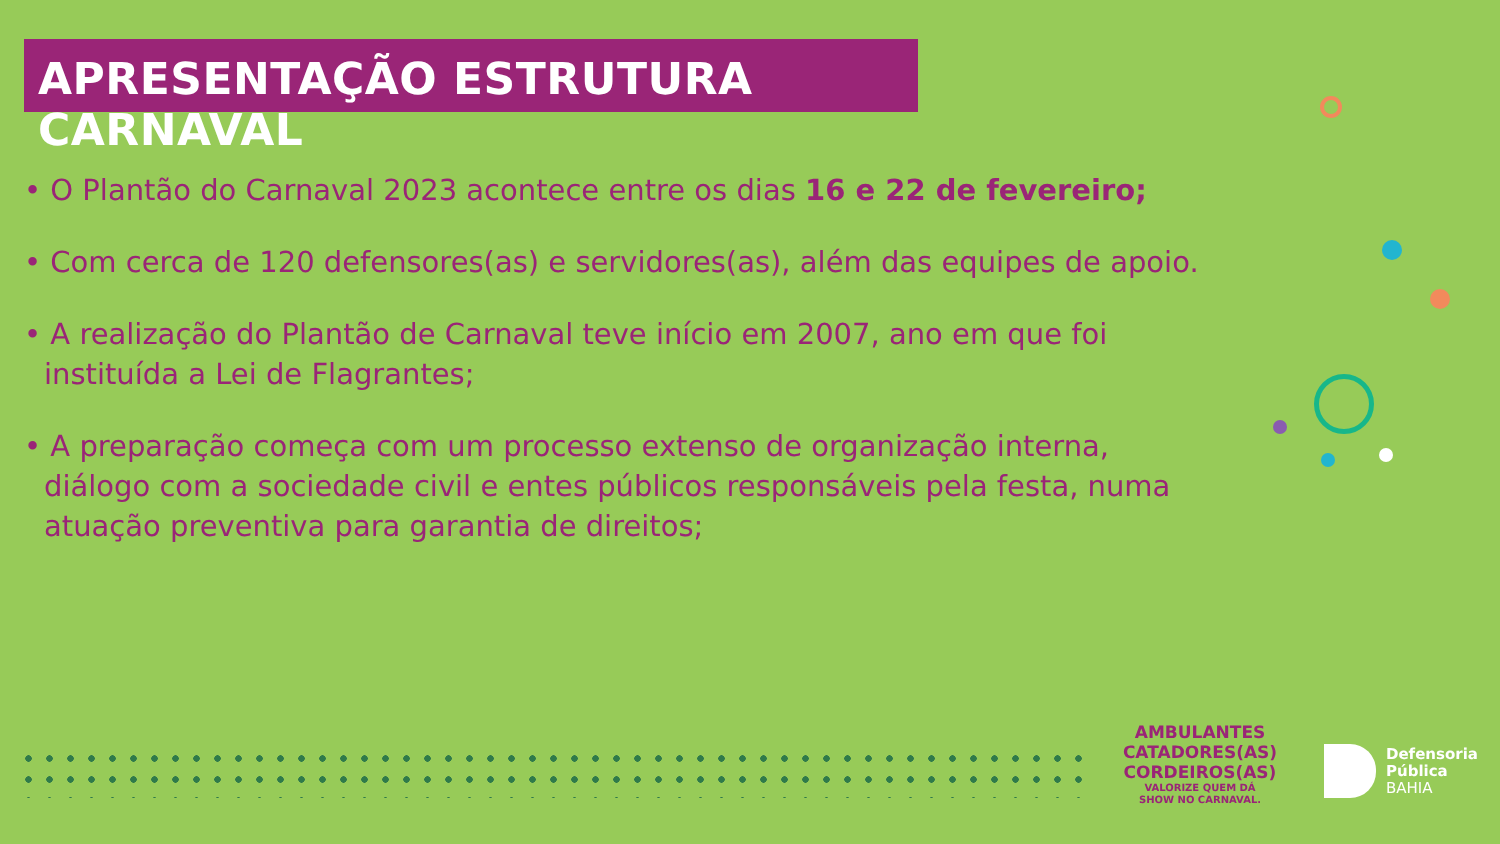APRESENTAÇÃO ESTRUTURA CARNAVAL
• O Plantão do Carnaval 2023 acontece entre os dias 16 e 22 de fevereiro;
• Com cerca de 120 defensores(as) e servidores(as), além das equipes de apoio.
• A realização do Plantão de Carnaval teve início em 2007, ano em que foi instituída a Lei de Flagrantes;
• A preparação começa com um processo extenso de organização interna, diálogo com a sociedade civil e entes públicos responsáveis pela festa, numa atuação preventiva para garantia de direitos;
AMBULANTES
CATADORES(AS)
CORDEIROS(AS)
VALORIZE QUEM DÁ
SHOW NO CARNAVAL.
Defensoria
Pública
BAHIA